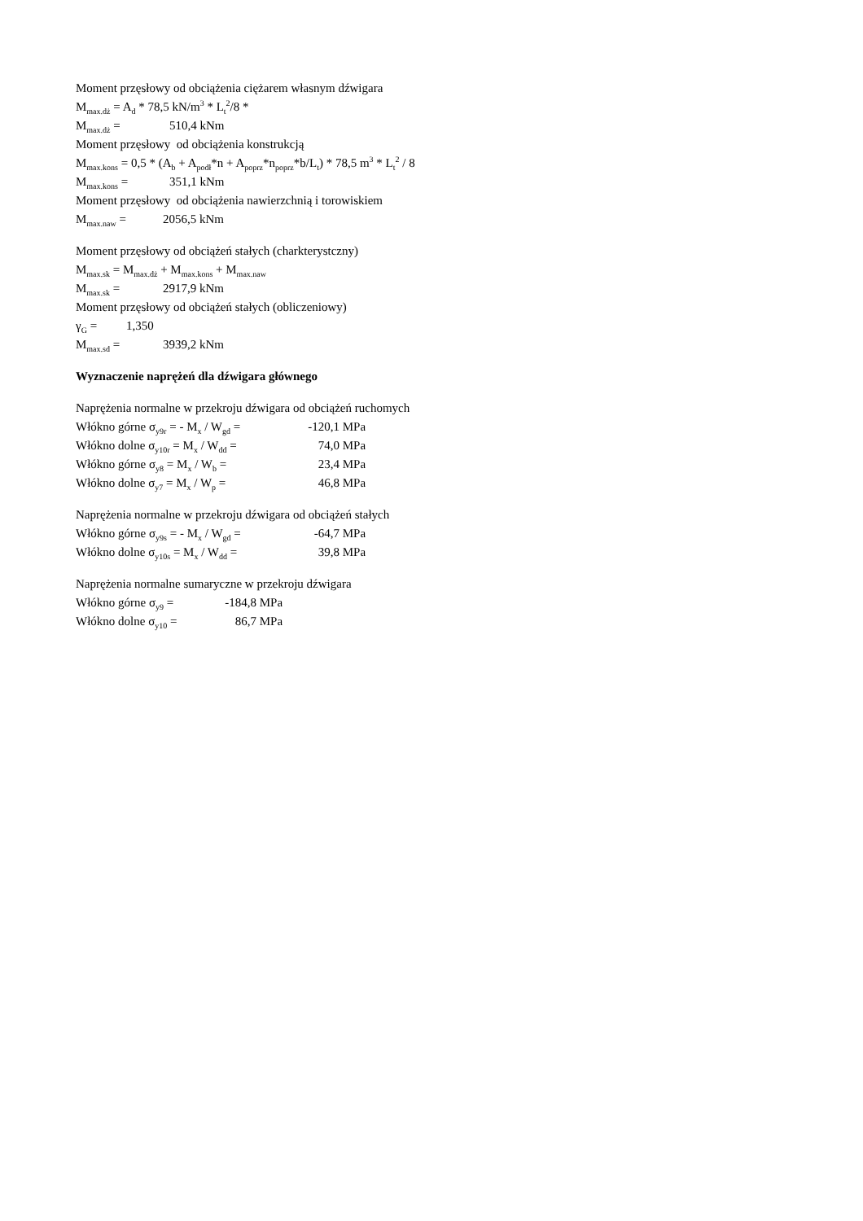Moment przęsłowy od obciążenia ciężarem własnym dźwigara
M<sub>max.dż</sub> = A<sub>d</sub> * 78,5 kN/m<sup>3</sup> * L<sub>t</sub><sup>2</sup>/8 *
M<sub>max.dż</sub> = 510,4 kNm
Moment przęsłowy od obciążenia konstrukcją
M<sub>max.kons</sub> = 0,5 * (A<sub>b</sub> + A<sub>podł</sub>*n + A<sub>poprz</sub>*n<sub>poprz</sub>*b/L<sub>t</sub>) * 78,5 m<sup>3</sup> * L<sub>t</sub><sup>2</sup> / 8
M<sub>max.kons</sub> = 351,1 kNm
Moment przęsłowy od obciążenia nawierzchnią i torowiskiem
M<sub>max.naw</sub> = 2056,5 kNm
Moment przęsłowy od obciążeń stałych (charkterystczny)
M<sub>max.sk</sub> = M<sub>max.dż</sub> + M<sub>max.kons</sub> + M<sub>max.naw</sub>
M<sub>max.sk</sub> = 2917,9 kNm
Moment przęsłowy od obciążeń stałych (obliczeniowy)
γ<sub>G</sub> = 1,350
M<sub>max.sd</sub> = 3939,2 kNm
Wyznaczenie naprężeń dla dźwigara głównego
Naprężenia normalne w przekroju dźwigara od obciążeń ruchomych
Włókno górne σ<sub>y9r</sub> = - M<sub>x</sub> / W<sub>gd</sub> = -120,1 MPa
Włókno dolne σ<sub>y10r</sub> = M<sub>x</sub> / W<sub>dd</sub> = 74,0 MPa
Włókno górne σ<sub>y8</sub> = M<sub>x</sub> / W<sub>b</sub> = 23,4 MPa
Włókno dolne σ<sub>y7</sub> = M<sub>x</sub> / W<sub>p</sub> = 46,8 MPa
Naprężenia normalne w przekroju dźwigara od obciążeń stałych
Włókno górne σ<sub>y9s</sub> = - M<sub>x</sub> / W<sub>gd</sub> = -64,7 MPa
Włókno dolne σ<sub>y10s</sub> = M<sub>x</sub> / W<sub>dd</sub> = 39,8 MPa
Naprężenia normalne sumaryczne w przekroju dźwigara
Włókno górne σ<sub>y9</sub> = -184,8 MPa
Włókno dolne σ<sub>y10</sub> = 86,7 MPa